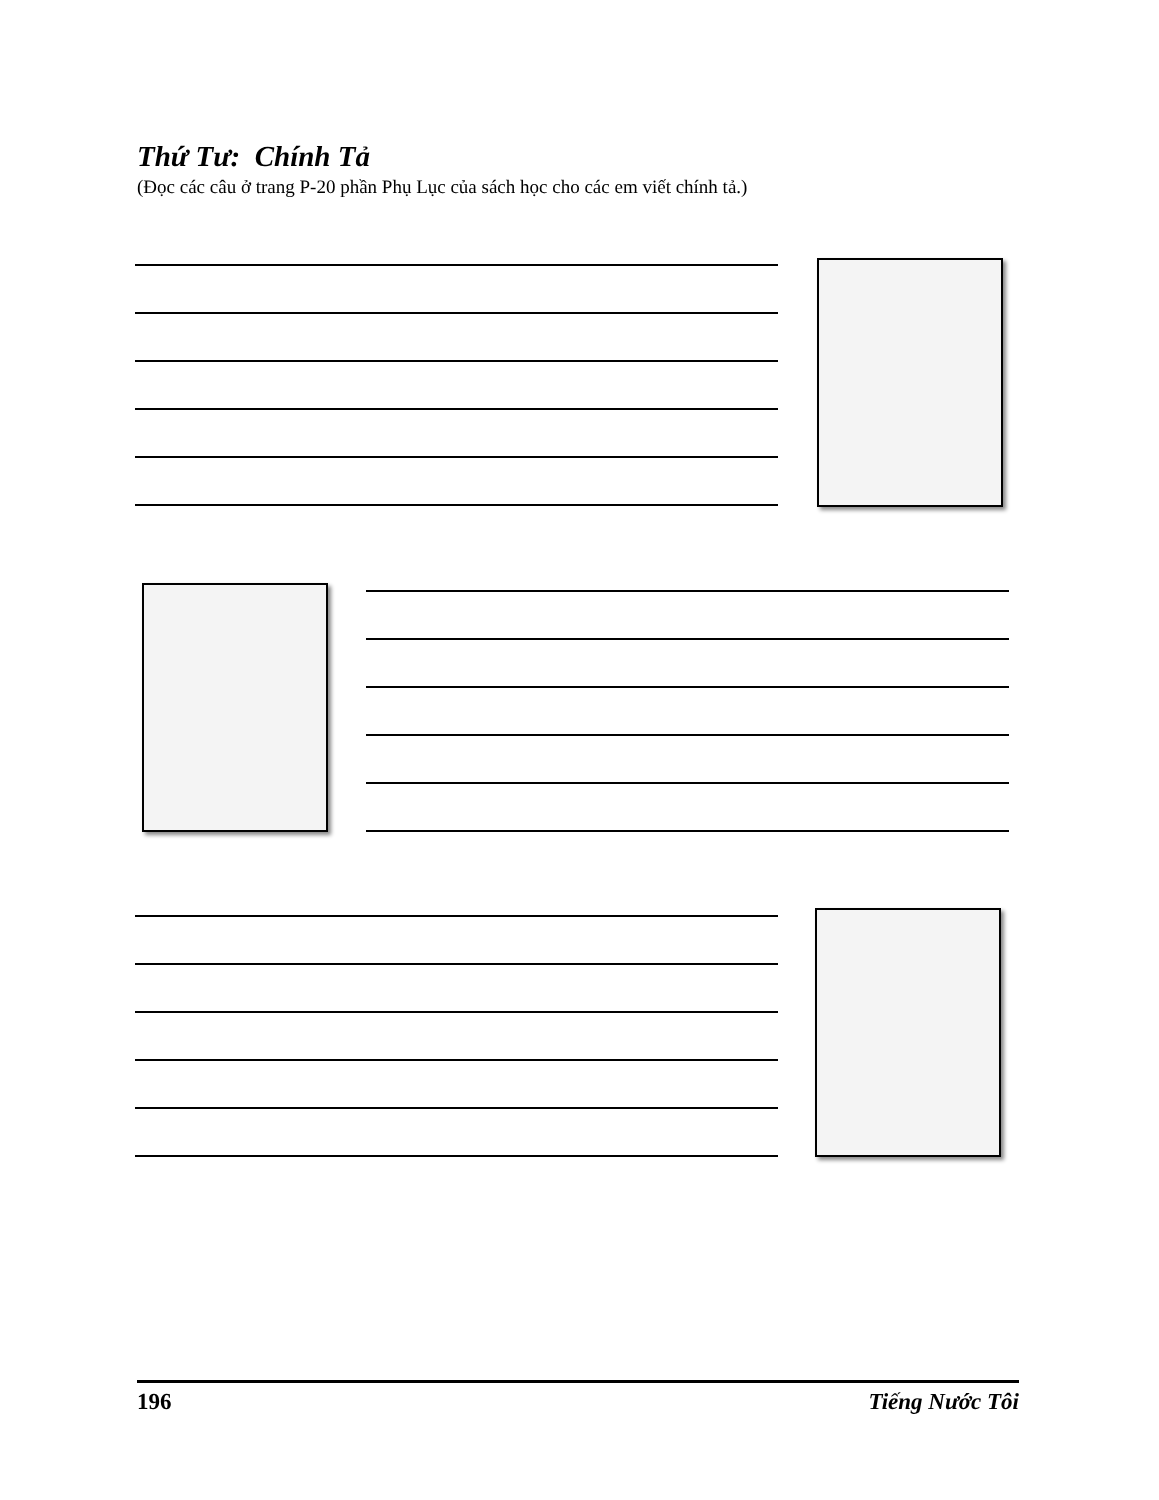Thứ Tư: Chính Tả
(Đọc các câu ở trang P-20 phần Phụ Lục của sách học cho các em viết chính tả.)
196 Tiếng Nước Tôi